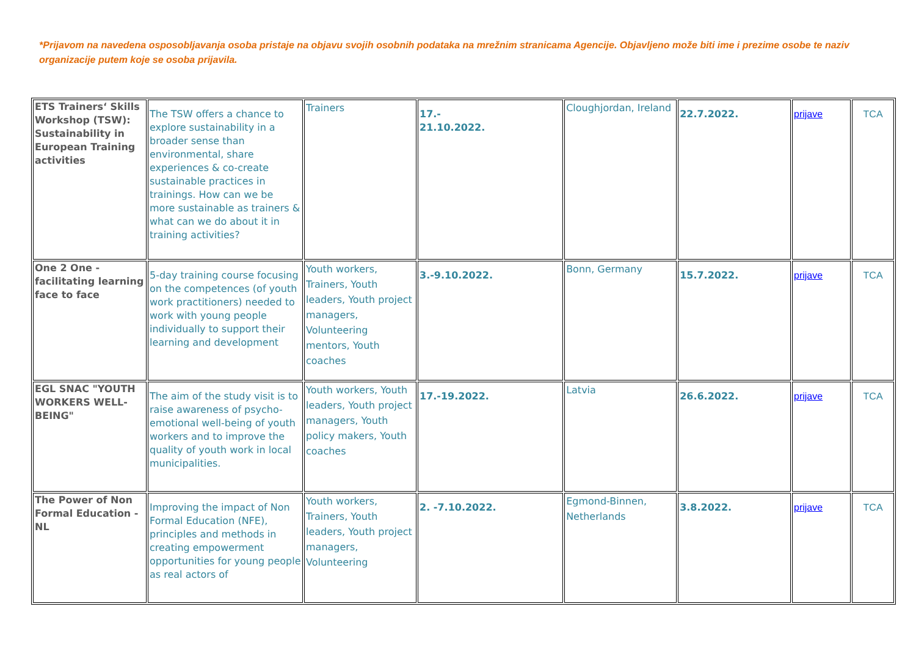*Prijavom na navedena osposobljavanja osoba pristaje na objavu svojih osobnih podataka na mrežnim stranicama Agencije. Objavljeno može biti ime i prezime osobe te naziv organizacije putem koje se osoba prijavila.
| ETS Trainers‘ Skills Workshop (TSW): Sustainability in European Training activities | The TSW offers a chance to explore sustainability in a broader sense than environmental, share experiences & co-create sustainable practices in trainings. How can we be more sustainable as trainers & what can we do about it in training activities? | Trainers | 17.- 21.10.2022. | Cloughjordan, Ireland | 22.7.2022. | prijave | TCA |
| One 2 One - facilitating learning face to face | 5-day training course focusing on the competences (of youth work practitioners) needed to work with young people individually to support their learning and development | Youth workers, Trainers, Youth leaders, Youth project managers, Volunteering mentors, Youth coaches | 3.-9.10.2022. | Bonn, Germany | 15.7.2022. | prijave | TCA |
| EGL SNAC "YOUTH WORKERS WELL-BEING" | The aim of the study visit is to raise awareness of psycho-emotional well-being of youth workers and to improve the quality of youth work in local municipalities. | Youth workers, Youth leaders, Youth project managers, Youth policy makers, Youth coaches | 17.-19.2022. | Latvia | 26.6.2022. | prijave | TCA |
| The Power of Non Formal Education - NL | Improving the impact of Non Formal Education (NFE), principles and methods in creating empowerment opportunities for young people as real actors of | Youth workers, Trainers, Youth leaders, Youth project managers, Volunteering | 2. -7.10.2022. | Egmond-Binnen, Netherlands | 3.8.2022. | prijave | TCA |